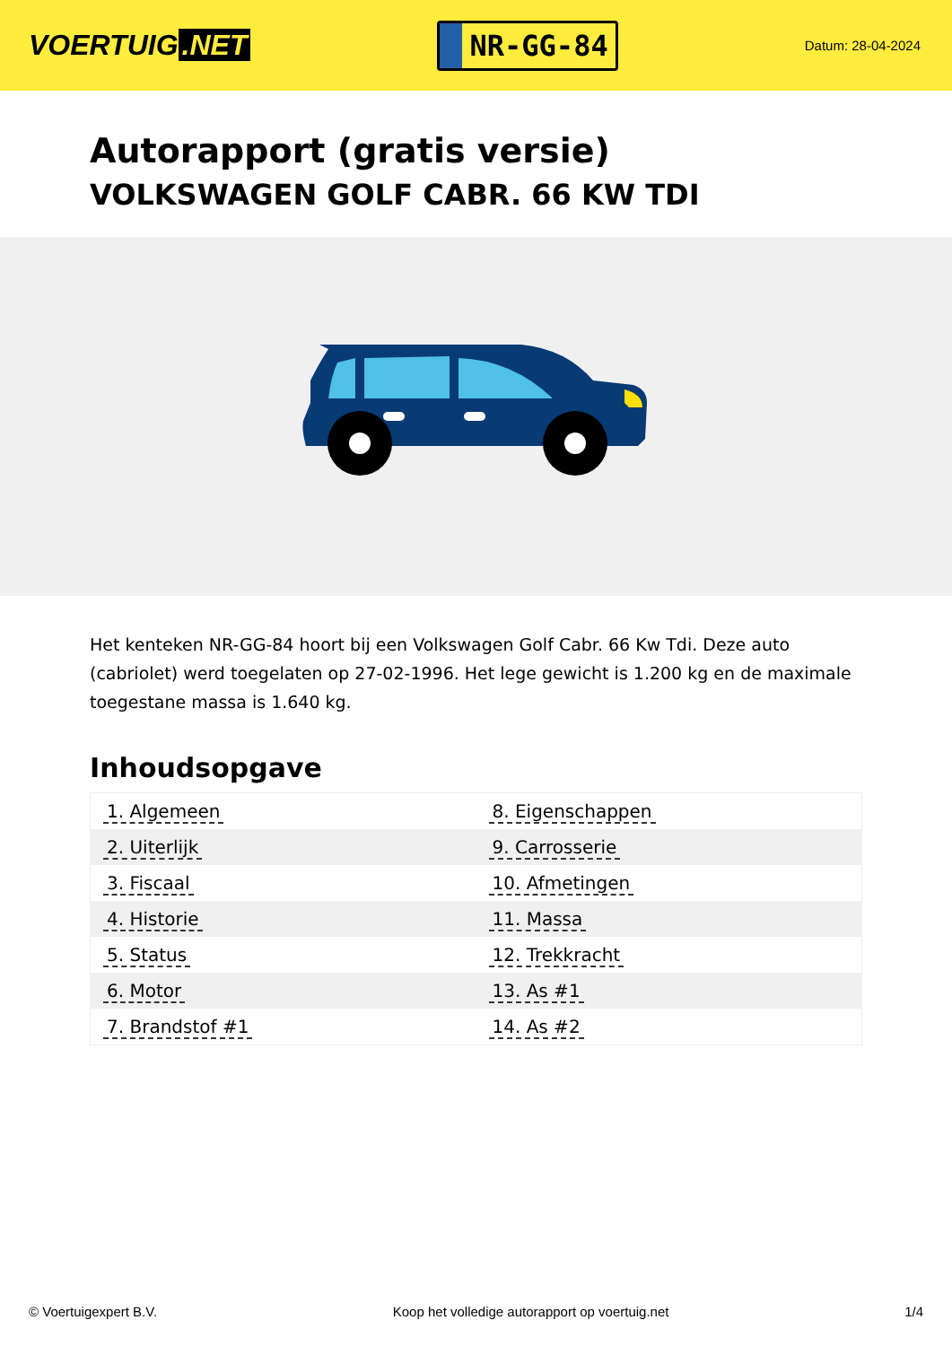VOERTUIG.NET
NR-GG-84
Datum: 28-04-2024
Autorapport (gratis versie)
VOLKSWAGEN GOLF CABR. 66 KW TDI
Het kenteken NR-GG-84 hoort bij een Volkswagen Golf Cabr. 66 Kw Tdi. Deze auto (cabriolet) werd toegelaten op 27-02-1996. Het lege gewicht is 1.200 kg en de maximale toegestane massa is 1.640 kg.
Inhoudsopgave
| 1. Algemeen | 8. Eigenschappen |
| 2. Uiterlijk | 9. Carrosserie |
| 3. Fiscaal | 10. Afmetingen |
| 4. Historie | 11. Massa |
| 5. Status | 12. Trekkracht |
| 6. Motor | 13. As #1 |
| 7. Brandstof #1 | 14. As #2 |
© Voertuigexpert B.V. Koop het volledige autorapport op voertuig.net
1/4